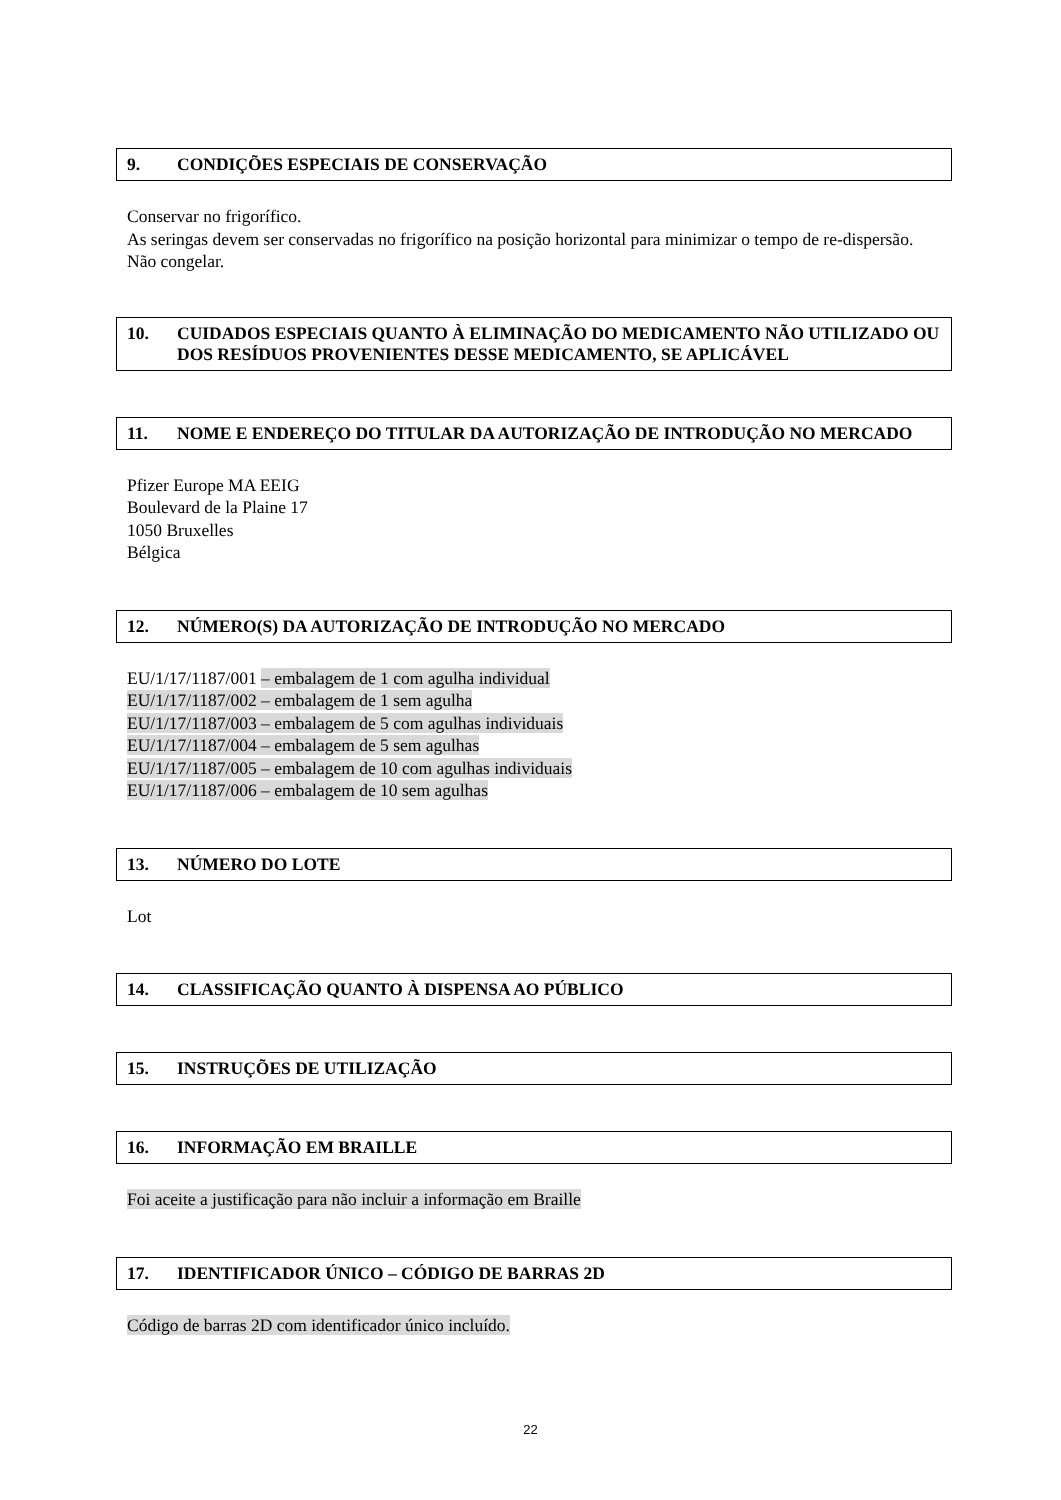9. CONDIÇÕES ESPECIAIS DE CONSERVAÇÃO
Conservar no frigorífico.
As seringas devem ser conservadas no frigorífico na posição horizontal para minimizar o tempo de re-dispersão.
Não congelar.
10. CUIDADOS ESPECIAIS QUANTO À ELIMINAÇÃO DO MEDICAMENTO NÃO UTILIZADO OU DOS RESÍDUOS PROVENIENTES DESSE MEDICAMENTO, SE APLICÁVEL
11. NOME E ENDEREÇO DO TITULAR DA AUTORIZAÇÃO DE INTRODUÇÃO NO MERCADO
Pfizer Europe MA EEIG
Boulevard de la Plaine 17
1050 Bruxelles
Bélgica
12. NÚMERO(S) DA AUTORIZAÇÃO DE INTRODUÇÃO NO MERCADO
EU/1/17/1187/001 – embalagem de 1 com agulha individual
EU/1/17/1187/002 – embalagem de 1 sem agulha
EU/1/17/1187/003 – embalagem de 5 com agulhas individuais
EU/1/17/1187/004 – embalagem de 5 sem agulhas
EU/1/17/1187/005 – embalagem de 10 com agulhas individuais
EU/1/17/1187/006 – embalagem de 10 sem agulhas
13. NÚMERO DO LOTE
Lot
14. CLASSIFICAÇÃO QUANTO À DISPENSA AO PÚBLICO
15. INSTRUÇÕES DE UTILIZAÇÃO
16. INFORMAÇÃO EM BRAILLE
Foi aceite a justificação para não incluir a informação em Braille
17. IDENTIFICADOR ÚNICO – CÓDIGO DE BARRAS 2D
Código de barras 2D com identificador único incluído.
22